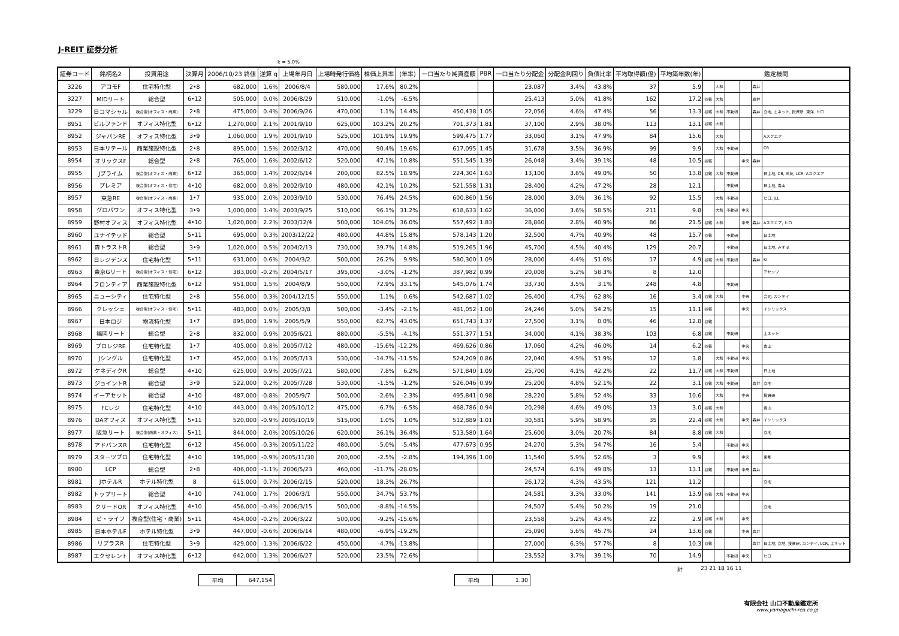J-REIT 証券分析
k = 5.0%
| 証券コード | 銘柄名2 | 投資用途 | 決算月 | 2006/10/23 終値 | 逆算 g | 上場年月日 | 上場時発行価格 | 株価上昇率 | (年率) | 一口当たり純資産額 | PBR | 一口当たり分配金 | 分配金利回り | 負債比率 | 平均取得額(億) | 平均築年数(年) | 鑑定機関 | | | | | |
| --- | --- | --- | --- | --- | --- | --- | --- | --- | --- | --- | --- | --- | --- | --- | --- | --- | --- | --- | --- | --- | --- | --- |
| 3226 | アコモF | 住宅特化型 | 2•8 | 682,000 | 1.6% | 2006/8/4 | 580,000 | 17.6% | 80.2% | | | 23,087 | 3.4% | 43.8% | 37 | 5.9 | | 大和 | | | 森井 | |
| 3227 | MIDリート | 総合型 | 6•12 | 505,000 | 0.0% | 2006/8/29 | 510,000 | -1.0% | -6.5% | | | 25,413 | 5.0% | 41.8% | 162 | 17.2 | 谷鑑 | 大和 | | | 森井 | |
| 3229 | 日コマシャル | 複合型(オフィス・商業) | 2•8 | 475,000 | 0.4% | 2006/9/26 | 470,000 | 1.1% | 14.4% | 450,438 | 1.05 | 22,056 | 4.6% | 47.4% | 56 | 13.3 | 谷鑑 | 大和 | 不動研 | | 森井 | 立地, 土ネット, 投資研, 東洋, ヒロ |
| 8951 | ビルファンド | オフィス特化型 | 6•12 | 1,270,000 | 2.1% | 2001/9/10 | 625,000 | 103.2% | 20.2% | 701,373 | 1.81 | 37,100 | 2.9% | 38.0% | 113 | 13.1 | 谷鑑 | 大和 | | | | |
| 8952 | ジャパンRE | オフィス特化型 | 3•9 | 1,060,000 | 1.9% | 2001/9/10 | 525,000 | 101.9% | 19.9% | 599,475 | 1.77 | 33,060 | 3.1% | 47.9% | 84 | 15.6 | | 大和 | | | | Aスクエア |
| 8953 | 日本リテール | 商業施設特化型 | 2•8 | 895,000 | 1.5% | 2002/3/12 | 470,000 | 90.4% | 19.6% | 617,095 | 1.45 | 31,678 | 3.5% | 36.9% | 99 | 9.9 | | 大和 | 不動研 | | | CB |
| 8954 | オリックスF | 総合型 | 2•8 | 765,000 | 1.6% | 2002/6/12 | 520,000 | 47.1% | 10.8% | 551,545 | 1.39 | 26,048 | 3.4% | 39.1% | 48 | 10.5 | 谷鑑 | | | 中央 | 森井 | |
| 8955 | Jプライム | 複合型(オフィス・商業) | 6•12 | 365,000 | 1.4% | 2002/6/14 | 200,000 | 82.5% | 18.9% | 224,304 | 1.63 | 13,100 | 3.6% | 49.0% | 50 | 13.8 | 谷鑑 | 大和 | 不動研 | | | 日土地, CB, 三友, LCR, Aスクエア |
| 8956 | プレミア | 複合型(オフィス・住宅) | 4•10 | 682,000 | 0.8% | 2002/9/10 | 480,000 | 42.1% | 10.2% | 521,558 | 1.31 | 28,400 | 4.2% | 47.2% | 28 | 12.1 | | | 不動研 | | | 日土地, 青山 |
| 8957 | 東急RE | 複合型(オフィス・商業) | 1•7 | 935,000 | 2.0% | 2003/9/10 | 530,000 | 76.4% | 24.5% | 600,860 | 1.56 | 28,000 | 3.0% | 36.1% | 92 | 15.5 | | 大和 | 不動研 | | | ヒロ, JLL |
| 8958 | グロバワン | オフィス特化型 | 3•9 | 1,000,000 | 1.4% | 2003/9/25 | 510,000 | 96.1% | 31.2% | 618,633 | 1.62 | 36,000 | 3.6% | 58.5% | 211 | 9.8 | | 大和 | 不動研 | 中央 | | |
| 8959 | 野村オフィス | オフィス特化型 | 4•10 | 1,020,000 | 2.2% | 2003/12/4 | 500,000 | 104.0% | 36.0% | 557,492 | 1.83 | 28,860 | 2.8% | 40.9% | 86 | 21.5 | 谷鑑 | 大和 | | 中央 | 森井 | Aスクエア, ヒロ |
| 8960 | ユナイテッド | 総合型 | 5•11 | 695,000 | 0.3% | 2003/12/22 | 480,000 | 44.8% | 15.8% | 578,143 | 1.20 | 32,500 | 4.7% | 40.9% | 48 | 15.7 | 谷鑑 | | 不動研 | | | 日土地 |
| 8961 | 森トラストR | 総合型 | 3•9 | 1,020,000 | 0.5% | 2004/2/13 | 730,000 | 39.7% | 14.8% | 519,265 | 1.96 | 45,700 | 4.5% | 40.4% | 129 | 20.7 | | | 不動研 | | | 日土地, みずほ |
| 8962 | 日レジデンス | 住宅特化型 | 5•11 | 631,000 | 0.6% | 2004/3/2 | 500,000 | 26.2% | 9.9% | 580,300 | 1.09 | 28,000 | 4.4% | 51.6% | 17 | 4.9 | 谷鑑 | 大和 | 不動研 | | 森井 | KI |
| 8963 | 東京Gリート | 複合型(オフィス・住宅) | 6•12 | 383,000 | -0.2% | 2004/5/17 | 395,000 | -3.0% | -1.2% | 387,982 | 0.99 | 20,008 | 5.2% | 58.3% | 8 | 12.0 | | | | | | アセッツ |
| 8964 | フロンティア | 商業施設特化型 | 6•12 | 951,000 | 1.5% | 2004/8/9 | 550,000 | 72.9% | 33.1% | 545,076 | 1.74 | 33,730 | 3.5% | 3.1% | 248 | 4.8 | | | 不動研 | | | |
| 8965 | ニューシティ | 住宅特化型 | 2•8 | 556,000 | 0.3% | 2004/12/15 | 550,000 | 1.1% | 0.6% | 542,687 | 1.02 | 26,400 | 4.7% | 62.8% | 16 | 3.4 | 谷鑑 | 大和 | | 中央 | | 合同, カンテイ |
| 8966 | クレッシェ | 複合型(オフィス・住宅) | 5•11 | 483,000 | 0.0% | 2005/3/8 | 500,000 | -3.4% | -2.1% | 481,052 | 1.00 | 24,246 | 5.0% | 54.2% | 15 | 11.1 | 谷鑑 | | | 中央 | | インリックス |
| 8967 | 日本ロジ | 物流特化型 | 1•7 | 895,000 | 1.9% | 2005/5/9 | 550,000 | 62.7% | 43.0% | 651,743 | 1.37 | 27,500 | 3.1% | 0.0% | 46 | 12.8 | 谷鑑 | | | | | |
| 8968 | 福岡リート | 総合型 | 2•8 | 832,000 | 0.9% | 2005/6/21 | 880,000 | -5.5% | -4.1% | 551,377 | 1.51 | 34,000 | 4.1% | 38.3% | 103 | 6.8 | 谷鑑 | | 不動研 | | | 土ネット |
| 8969 | プロレジRE | 住宅特化型 | 1•7 | 405,000 | 0.8% | 2005/7/12 | 480,000 | -15.6% | -12.2% | 469,626 | 0.86 | 17,060 | 4.2% | 46.0% | 14 | 6.2 | 谷鑑 | | | 中央 | | 青山 |
| 8970 | Jシングル | 住宅特化型 | 1•7 | 452,000 | 0.1% | 2005/7/13 | 530,000 | -14.7% | -11.5% | 524,209 | 0.86 | 22,040 | 4.9% | 51.9% | 12 | 3.8 | | 大和 | 不動研 | 中央 | | |
| 8972 | ケネディクR | 総合型 | 4•10 | 625,000 | 0.9% | 2005/7/21 | 580,000 | 7.8% | 6.2% | 571,840 | 1.09 | 25,700 | 4.1% | 42.2% | 22 | 11.7 | 谷鑑 | 大和 | 不動研 | | | 日土地 |
| 8973 | ジョイントR | 総合型 | 3•9 | 522,000 | 0.2% | 2005/7/28 | 530,000 | -1.5% | -1.2% | 526,046 | 0.99 | 25,200 | 4.8% | 52.1% | 22 | 3.1 | 谷鑑 | 大和 | 不動研 | | 森井 | 立地 |
| 8974 | イーアセット | 総合型 | 4•10 | 487,000 | -0.8% | 2005/9/7 | 500,000 | -2.6% | -2.3% | 495,841 | 0.98 | 28,220 | 5.8% | 52.4% | 33 | 10.6 | | 大和 | | 中央 | | 投資研 |
| 8975 | FCレジ | 住宅特化型 | 4•10 | 443,000 | 0.4% | 2005/10/12 | 475,000 | -6.7% | -6.5% | 468,786 | 0.94 | 20,298 | 4.6% | 49.0% | 13 | 3.0 | 谷鑑 | 大和 | | | | 青山 |
| 8976 | DAオフィス | オフィス特化型 | 5•11 | 520,000 | -0.9% | 2005/10/19 | 515,000 | 1.0% | 1.0% | 512,889 | 1.01 | 30,581 | 5.9% | 58.9% | 35 | 22.4 | 谷鑑 | 大和 | | 中央 | 森井 | インリックス |
| 8977 | 阪急リート | 複合型(商業・オフィス) | 5•11 | 844,000 | 2.0% | 2005/10/26 | 620,000 | 36.1% | 36.4% | 513,580 | 1.64 | 25,600 | 3.0% | 20.7% | 84 | 8.8 | 谷鑑 | 大和 | | | | 立地 |
| 8978 | アドバンスR | 住宅特化型 | 6•12 | 456,000 | -0.3% | 2005/11/22 | 480,000 | -5.0% | -5.4% | 477,673 | 0.95 | 24,270 | 5.3% | 54.7% | 16 | 5.4 | | | 不動研 | 中央 | | |
| 8979 | スターツプロ | 住宅特化型 | 4•10 | 195,000 | -0.9% | 2005/11/30 | 200,000 | -2.5% | -2.8% | 194,396 | 1.00 | 11,540 | 5.9% | 52.6% | 3 | 9.9 | | | | 中央 | | 東都 |
| 8980 | LCP | 総合型 | 2•8 | 406,000 | -1.1% | 2006/5/23 | 460,000 | -11.7% | -28.0% | | | 24,574 | 6.1% | 49.8% | 13 | 13.1 | 谷鑑 | | 不動研 | 中央 | 森井 | |
| 8981 | JホテルR | ホテル特化型 | 8 | 615,000 | 0.7% | 2006/2/15 | 520,000 | 18.3% | 26.7% | | | 26,172 | 4.3% | 43.5% | 121 | 11.2 | | | | | | 立地 |
| 8982 | トップリート | 総合型 | 4•10 | 741,000 | 1.7% | 2006/3/1 | 550,000 | 34.7% | 53.7% | | | 24,581 | 3.3% | 33.0% | 141 | 13.9 | 谷鑑 | 大和 | 不動研 | 中央 | | |
| 8983 | クリードOR | オフィス特化型 | 4•10 | 456,000 | -0.4% | 2006/3/15 | 500,000 | -8.8% | -14.5% | | | 24,507 | 5.4% | 50.2% | 19 | 21.0 | | | | | | 立地 |
| 8984 | ビ・ライフ | 複合型(住宅・商業) | 5•11 | 454,000 | -0.2% | 2006/3/22 | 500,000 | -9.2% | -15.6% | | | 23,558 | 5.2% | 43.4% | 22 | 2.9 | 谷鑑 | 大和 | | 中央 | | |
| 8985 | 日本ホテルF | ホテル特化型 | 3•9 | 447,000 | -0.6% | 2006/6/14 | 480,000 | -6.9% | -19.2% | | | 25,090 | 5.6% | 45.7% | 24 | 13.6 | 谷鑑 | | | 中央 | 森井 | |
| 8986 | リプラスR | 住宅特化型 | 3•9 | 429,000 | -1.3% | 2006/6/22 | 450,000 | -4.7% | -13.8% | | | 27,000 | 6.3% | 57.7% | 8 | 10.3 | 谷鑑 | | | | 森井 | 日土地, 立地, 投資研, カンテイ, LCR, 土ネット |
| 8987 | エクセレント | オフィス特化型 | 6•12 | 642,000 | 1.3% | 2006/6/27 | 520,000 | 23.5% | 72.6% | | | 23,552 | 3.7% | 39.1% | 70 | 14.9 | | | 不動研 | 中央 | | ヒロ |
計 23 21 18 16 11
| 平均 | 647,154 |
| 平均 | 1.30 |
有限会社 山口不動産鑑定所
www.yamaguchi-rea.co.jp